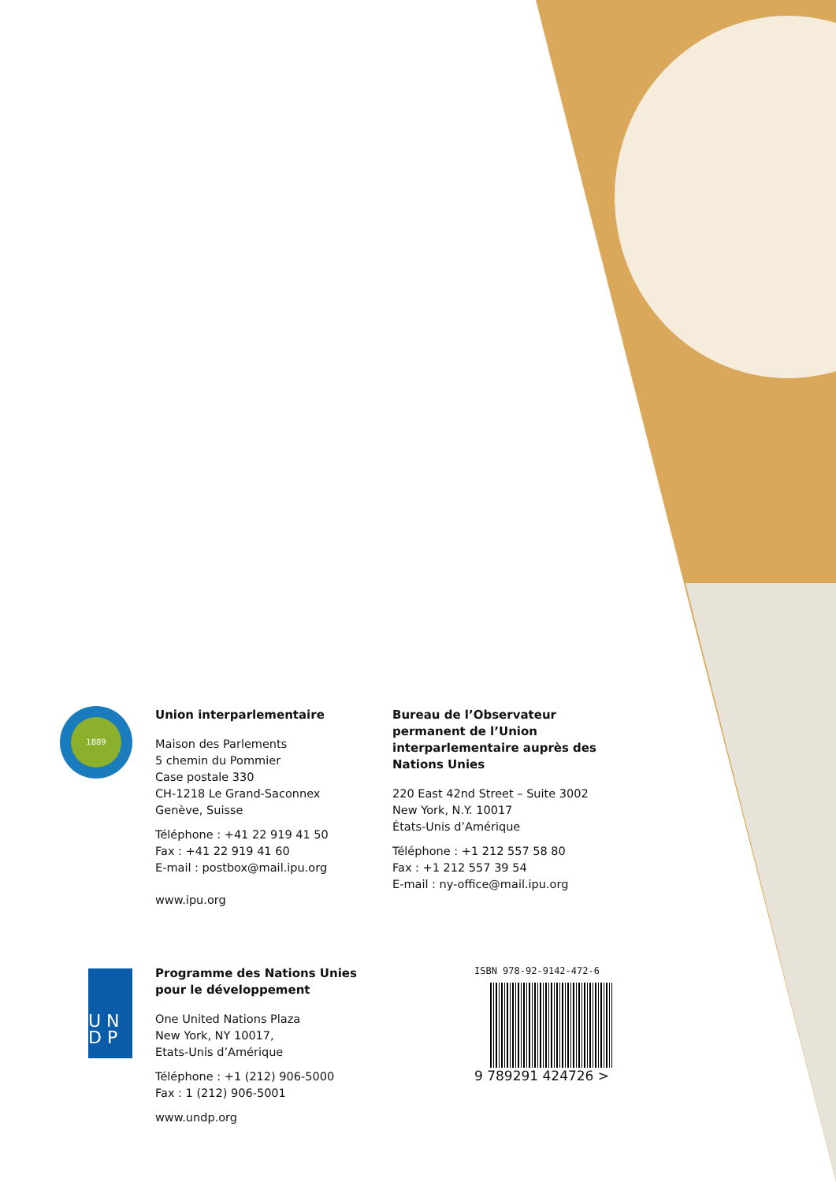1889
Union interparlementaire
Maison des Parlements
5 chemin du Pommier
Case postale 330
CH-1218 Le Grand-Saconnex
Genève, Suisse
Téléphone : +41 22 919 41 50
Fax : +41 22 919 41 60
E-mail : postbox@mail.ipu.org
www.ipu.org
Bureau de l’Observateur permanent de l’Union interparlementaire auprès des Nations Unies
220 East 42nd Street – Suite 3002
New York, N.Y. 10017
États-Unis d’Amérique
Téléphone : +1 212 557 58 80
Fax : +1 212 557 39 54
E-mail : ny-office@mail.ipu.org
U N
D P
Programme des Nations Unies pour le développement
One United Nations Plaza
New York, NY 10017,
Etats-Unis d’Amérique
Téléphone : +1 (212) 906-5000
Fax : 1 (212) 906-5001
www.undp.org
ISBN 978-92-9142-472-6
9 789291 424726 >